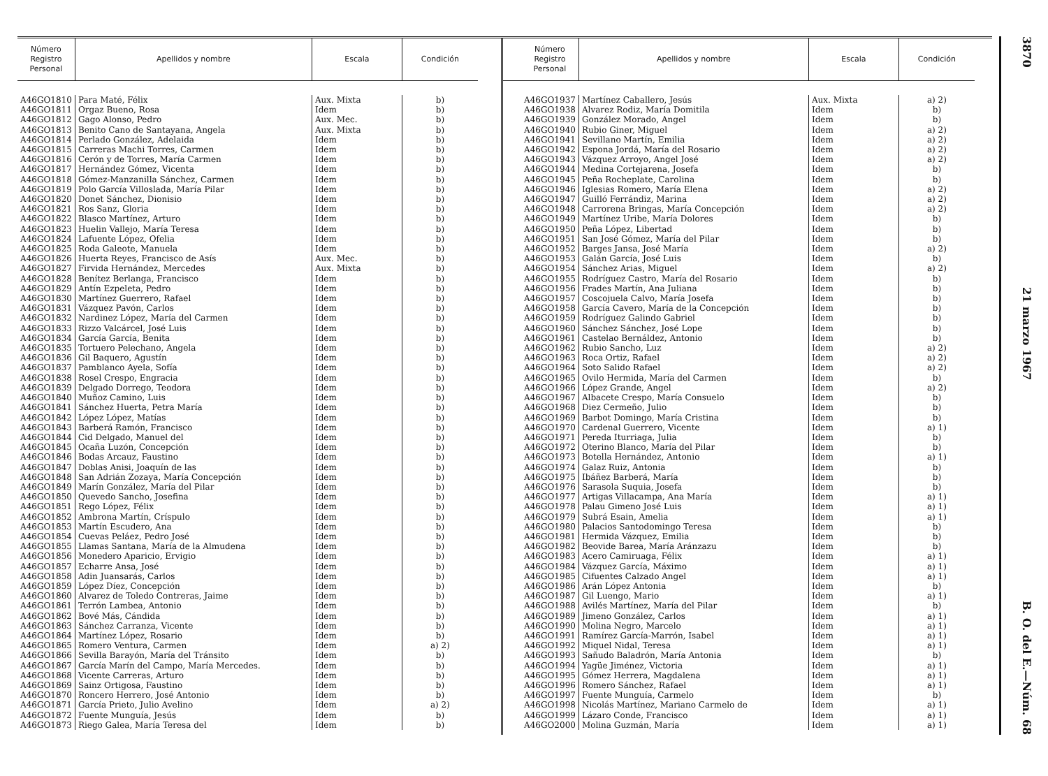| Número Registro Personal | Apellidos y nombre | Escala | Condición |
| --- | --- | --- | --- |
| A46GO1810 | Para Maté, Félix | Aux. Mixta | b) |
| A46GO1811 | Orgaz Bueno, Rosa | Idem | b) |
| A46GO1812 | Gago Alonso, Pedro | Aux. Mec. | b) |
| A46GO1813 | Benito Cano de Santayana, Angela | Aux. Mixta | b) |
| A46GO1814 | Perlado González, Adelaida | Idem | b) |
| A46GO1815 | Carreras Machi Torres, Carmen | Idem | b) |
| A46GO1816 | Cerón y de Torres, María Carmen | Idem | b) |
| A46GO1817 | Hernández Gómez, Vicenta | Idem | b) |
| A46GO1818 | Gómez-Manzanilla Sánchez, Carmen | Idem | b) |
| A46GO1819 | Polo García Villoslada, María Pilar | Idem | b) |
| A46GO1820 | Donet Sánchez, Dionisio | Idem | b) |
| A46GO1821 | Ros Sanz, Gloria | Idem | b) |
| A46GO1822 | Blasco Martínez, Arturo | Idem | b) |
| A46GO1823 | Huelin Vallejo, María Teresa | Idem | b) |
| A46GO1824 | Lafuente López, Ofelia | Idem | b) |
| A46GO1825 | Roda Galeote, Manuela | Idem | b) |
| A46GO1826 | Huerta Reyes, Francisco de Asís | Aux. Mec. | b) |
| A46GO1827 | Firvida Hernández, Mercedes | Aux. Mixta | b) |
| A46GO1828 | Benítez Berlanga, Francisco | Idem | b) |
| A46GO1829 | Antín Ezpeleta, Pedro | Idem | b) |
| A46GO1830 | Martínez Guerrero, Rafael | Idem | b) |
| A46GO1831 | Vázquez Pavón, Carlos | Idem | b) |
| A46GO1832 | Nardinez López, María del Carmen | Idem | b) |
| A46GO1833 | Rizzo Valcárcel, José Luis | Idem | b) |
| A46GO1834 | García García, Benita | Idem | b) |
| A46GO1835 | Tortuero Pelechano, Angela | Idem | b) |
| A46GO1836 | Gil Baquero, Agustín | Idem | b) |
| A46GO1837 | Pamblanco Ayela, Sofía | Idem | b) |
| A46GO1838 | Rosel Crespo, Engracia | Idem | b) |
| A46GO1839 | Delgado Dorrego, Teodora | Idem | b) |
| A46GO1840 | Muñoz Camino, Luis | Idem | b) |
| A46GO1841 | Sánchez Huerta, Petra María | Idem | b) |
| A46GO1842 | López López, Matías | Idem | b) |
| A46GO1843 | Barberá Ramón, Francisco | Idem | b) |
| A46GO1844 | Cid Delgado, Manuel del | Idem | b) |
| A46GO1845 | Ocaña Luzón, Concepción | Idem | b) |
| A46GO1846 | Bodas Arcauz, Faustino | Idem | b) |
| A46GO1847 | Doblas Anisi, Joaquín de las | Idem | b) |
| A46GO1848 | San Adrián Zozaya, María Concepción | Idem | b) |
| A46GO1849 | Marín González, María del Pilar | Idem | b) |
| A46GO1850 | Quevedo Sancho, Josefina | Idem | b) |
| A46GO1851 | Rego López, Félix | Idem | b) |
| A46GO1852 | Ambrona Martín, Críspulo | Idem | b) |
| A46GO1853 | Martín Escudero, Ana | Idem | b) |
| A46GO1854 | Cuevas Peláez, Pedro José | Idem | b) |
| A46GO1855 | Llamas Santana, María de la Almudena | Idem | b) |
| A46GO1856 | Monedero Aparicio, Ervigio | Idem | b) |
| A46GO1857 | Echarre Ansa, José | Idem | b) |
| A46GO1858 | Adin Juansarás, Carlos | Idem | b) |
| A46GO1859 | López Díez, Concepción | Idem | b) |
| A46GO1860 | Alvarez de Toledo Contreras, Jaime | Idem | b) |
| A46GO1861 | Terrón Lambea, Antonio | Idem | b) |
| A46GO1862 | Bové Más, Cándida | Idem | b) |
| A46GO1863 | Sánchez Carranza, Vicente | Idem | b) |
| A46GO1864 | Martínez López, Rosario | Idem | b) |
| A46GO1865 | Romero Ventura, Carmen | Idem | a) 2) |
| A46GO1866 | Sevilla Barayón, María del Tránsito | Idem | b) |
| A46GO1867 | García Marín del Campo, María Mercedes. | Idem | b) |
| A46GO1868 | Vicente Carreras, Arturo | Idem | b) |
| A46GO1869 | Sainz Ortigosa, Faustino | Idem | b) |
| A46GO1870 | Roncero Herrero, José Antonio | Idem | b) |
| A46GO1871 | García Prieto, Julio Avelino | Idem | a) 2) |
| A46GO1872 | Fuente Munguía, Jesús | Idem | b) |
| A46GO1873 | Riego Galea, María Teresa del | Idem | b) |
| Número Registro Personal | Apellidos y nombre | Escala | Condición |
| --- | --- | --- | --- |
| A46GO1937 | Martínez Caballero, Jesús | Aux. Mixta | a) 2) |
| A46GO1938 | Alvarez Rodiz, María Domitila | Idem | b) |
| A46GO1939 | González Morado, Angel | Idem | b) |
| A46GO1940 | Rubio Giner, Miguel | Idem | a) 2) |
| A46GO1941 | Sevillano Martín, Emilia | Idem | a) 2) |
| A46GO1942 | Espona Jordá, María del Rosario | Idem | a) 2) |
| A46GO1943 | Vázquez Arroyo, Angel José | Idem | a) 2) |
| A46GO1944 | Medina Cortejarena, Josefa | Idem | b) |
| A46GO1945 | Peña Rocheplate, Carolina | Idem | b) |
| A46GO1946 | Iglesias Romero, María Elena | Idem | a) 2) |
| A46GO1947 | Guilló Ferrándiz, Marina | Idem | a) 2) |
| A46GO1948 | Carrorena Bringas, María Concepción | Idem | a) 2) |
| A46GO1949 | Martínez Uribe, María Dolores | Idem | b) |
| A46GO1950 | Peña López, Libertad | Idem | b) |
| A46GO1951 | San José Gómez, María del Pilar | Idem | b) |
| A46GO1952 | Barges Jansa, José María | Idem | a) 2) |
| A46GO1953 | Galán García, José Luis | Idem | b) |
| A46GO1954 | Sánchez Arias, Miguel | Idem | a) 2) |
| A46GO1955 | Rodríguez Castro, María del Rosario | Idem | b) |
| A46GO1956 | Frades Martín, Ana Juliana | Idem | b) |
| A46GO1957 | Coscojuela Calvo, María Josefa | Idem | b) |
| A46GO1958 | García Cavero, María de la Concepción | Idem | b) |
| A46GO1959 | Rodríguez Galindo Gabriel | Idem | b) |
| A46GO1960 | Sánchez Sánchez, José Lope | Idem | b) |
| A46GO1961 | Castelao Bernáldez, Antonio | Idem | b) |
| A46GO1962 | Rubio Sancho, Luz | Idem | a) 2) |
| A46GO1963 | Roca Ortiz, Rafael | Idem | a) 2) |
| A46GO1964 | Soto Salido Rafael | Idem | a) 2) |
| A46GO1965 | Ovilo Hermida, María del Carmen | Idem | b) |
| A46GO1966 | López Grande, Angel | Idem | a) 2) |
| A46GO1967 | Albacete Crespo, María Consuelo | Idem | b) |
| A46GO1968 | Diez Cermeño, Julio | Idem | b) |
| A46GO1969 | Barbot Domingo, María Cristina | Idem | b) |
| A46GO1970 | Cardenal Guerrero, Vicente | Idem | a) 1) |
| A46GO1971 | Pereda Iturriaga, Julia | Idem | b) |
| A46GO1972 | Oterino Blanco, María del Pilar | Idem | b) |
| A46GO1973 | Botella Hernández, Antonio | Idem | a) 1) |
| A46GO1974 | Galaz Ruiz, Antonia | Idem | b) |
| A46GO1975 | Ibáñez Barberá, María | Idem | b) |
| A46GO1976 | Sarasola Suquia, Josefa | Idem | b) |
| A46GO1977 | Artigas Villacampa, Ana María | Idem | a) 1) |
| A46GO1978 | Palau Gimeno José Luis | Idem | a) 1) |
| A46GO1979 | Subrá Esain, Amelia | Idem | a) 1) |
| A46GO1980 | Palacios Santodomingo Teresa | Idem | b) |
| A46GO1981 | Hermida Vázquez, Emilia | Idem | b) |
| A46GO1982 | Beovide Barea, María Aránzazu | Idem | b) |
| A46GO1983 | Acero Camiruaga, Félix | Idem | a) 1) |
| A46GO1984 | Vázquez García, Máximo | Idem | a) 1) |
| A46GO1985 | Cifuentes Calzado Angel | Idem | a) 1) |
| A46GO1986 | Arán López Antonia | Idem | b) |
| A46GO1987 | Gil Luengo, Mario | Idem | a) 1) |
| A46GO1988 | Avilés Martínez, María del Pilar | Idem | b) |
| A46GO1989 | Jimeno González, Carlos | Idem | a) 1) |
| A46GO1990 | Molina Negro, Marcelo | Idem | a) 1) |
| A46GO1991 | Ramírez García-Marrón, Isabel | Idem | a) 1) |
| A46GO1992 | Miquel Nidal, Teresa | Idem | a) 1) |
| A46GO1993 | Sañudo Baladrón, María Antonia | Idem | b) |
| A46GO1994 | Yagüe Jiménez, Victoria | Idem | a) 1) |
| A46GO1995 | Gómez Herrera, Magdalena | Idem | a) 1) |
| A46GO1996 | Romero Sánchez, Rafael | Idem | a) 1) |
| A46GO1997 | Fuente Munguía, Carmelo | Idem | b) |
| A46GO1998 | Nicolás Martínez, Mariano Carmelo de | Idem | a) 1) |
| A46GO1999 | Lázaro Conde, Francisco | Idem | a) 1) |
| A46GO2000 | Molina Guzmán, María | Idem | a) 1) |
3870 21 marzo 1967 B. O. del E.—Núm. 68